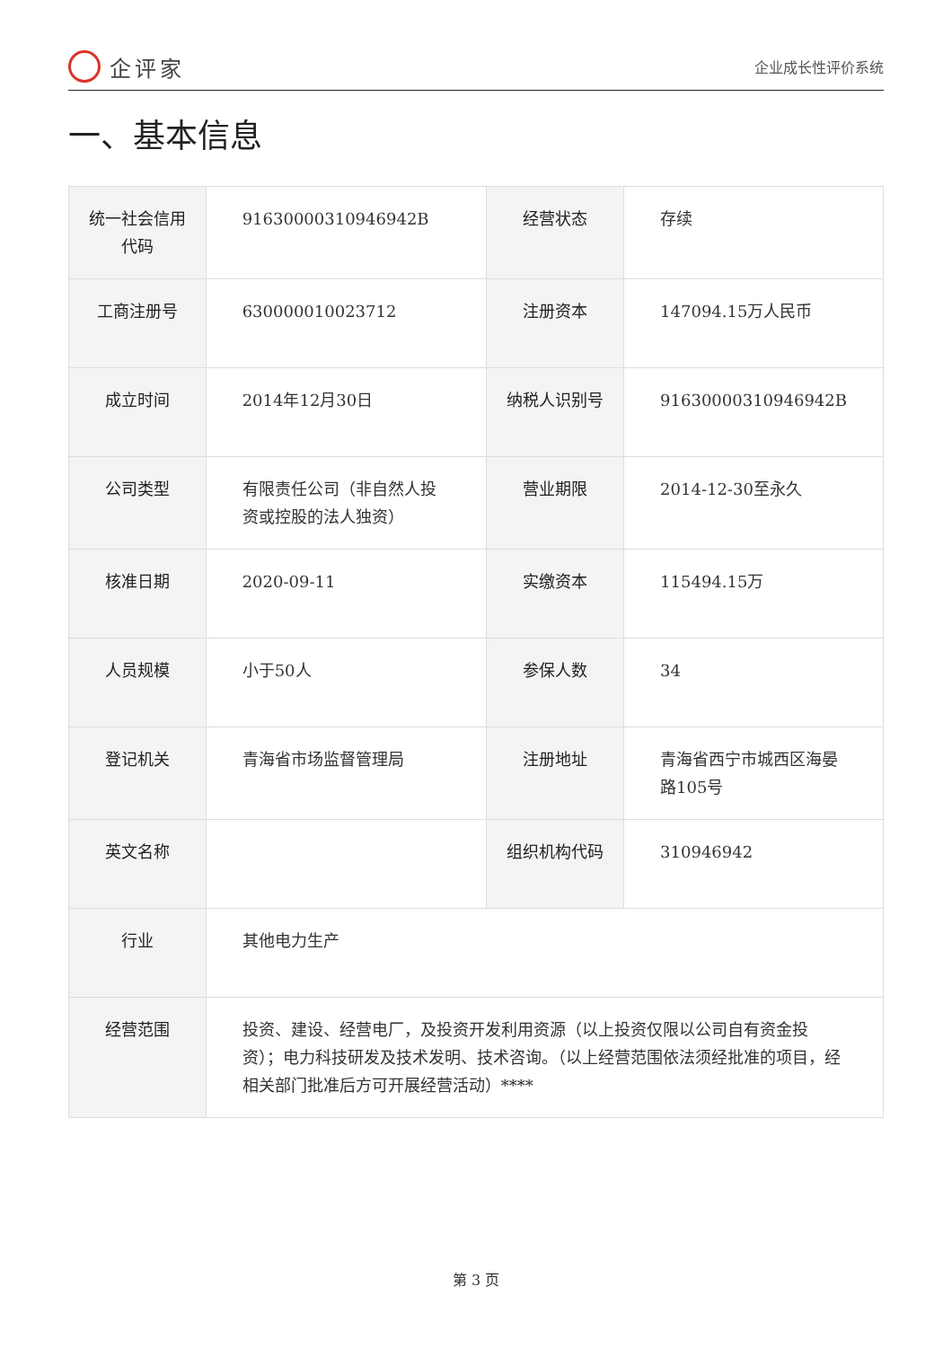企评家
企业成长性评价系统
一、基本信息
| 统一社会信用代码 | 91630000310946942B | 经营状态 | 存续 |
| 工商注册号 | 630000010023712 | 注册资本 | 147094.15万人民币 |
| 成立时间 | 2014年12月30日 | 纳税人识别号 | 91630000310946942B |
| 公司类型 | 有限责任公司（非自然人投资或控股的法人独资） | 营业期限 | 2014-12-30至永久 |
| 核准日期 | 2020-09-11 | 实缴资本 | 115494.15万 |
| 人员规模 | 小于50人 | 参保人数 | 34 |
| 登记机关 | 青海省市场监督管理局 | 注册地址 | 青海省西宁市城西区海晏路105号 |
| 英文名称 | | 组织机构代码 | 310946942 |
| 行业 | 其他电力生产 | | |
| 经营范围 | 投资、建设、经营电厂，及投资开发利用资源（以上投资仅限以公司自有资金投资）；电力科技研发及技术发明、技术咨询。（以上经营范围依法须经批准的项目，经相关部门批准后方可开展经营活动）**** | | |
第 3 页